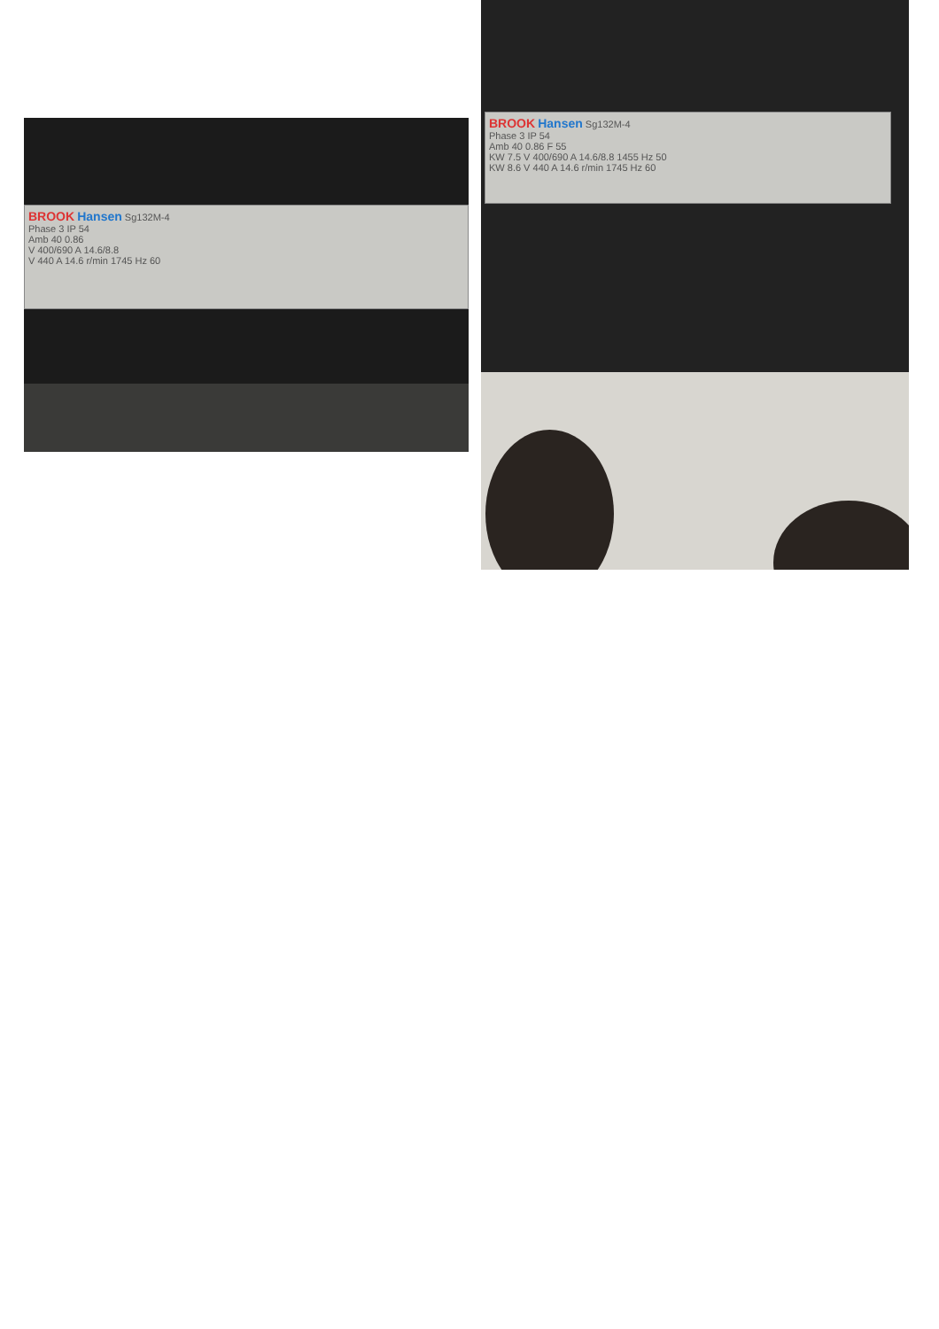BROOK Hansen Sg132M-4
Phase 3 IP 54
Amb 40 0.86
V 400/690 A 14.6/8.8
V 440 A 14.6 r/min 1745 Hz 60
BROOK Hansen Sg132M-4
Phase 3 IP 54
Amb 40 0.86 F 55
KW 7.5 V 400/690 A 14.6/8.8 1455 Hz 50
KW 8.6 V 440 A 14.6 r/min 1745 Hz 60